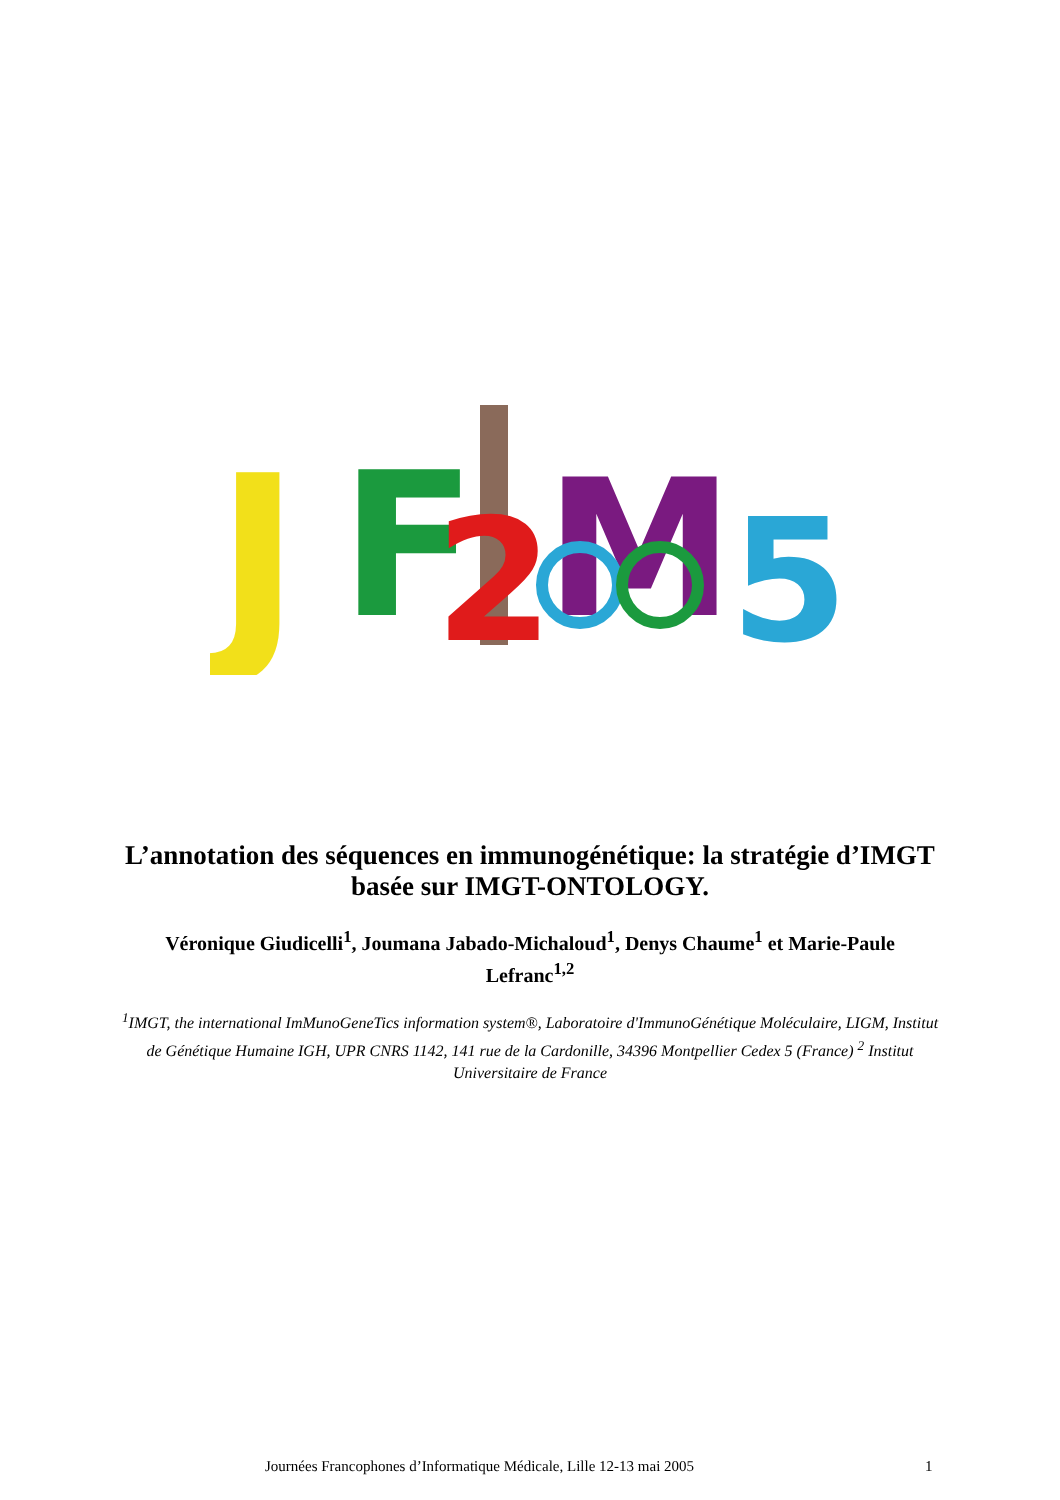J
F
2
M
5
L’annotation des séquences en immunogénétique: la stratégie d’IMGT basée sur IMGT-ONTOLOGY.
Véronique Giudicelli<sup>1</sup>, Joumana Jabado-Michaloud<sup>1</sup>, Denys Chaume<sup>1</sup> et Marie-Paule Lefranc<sup>1,2</sup>
<sup>1</sup> IMGT, the international ImMunoGeneTics information system®, Laboratoire d'ImmunoGénétique Moléculaire, LIGM, Institut de Génétique Humaine IGH, UPR CNRS 1142, 141 rue de la Cardonille, 34396 Montpellier Cedex 5 (France) <sup>2</sup> Institut Universitaire de France
Journées Francophones d’Informatique Médicale, Lille 12-13 mai 2005 1